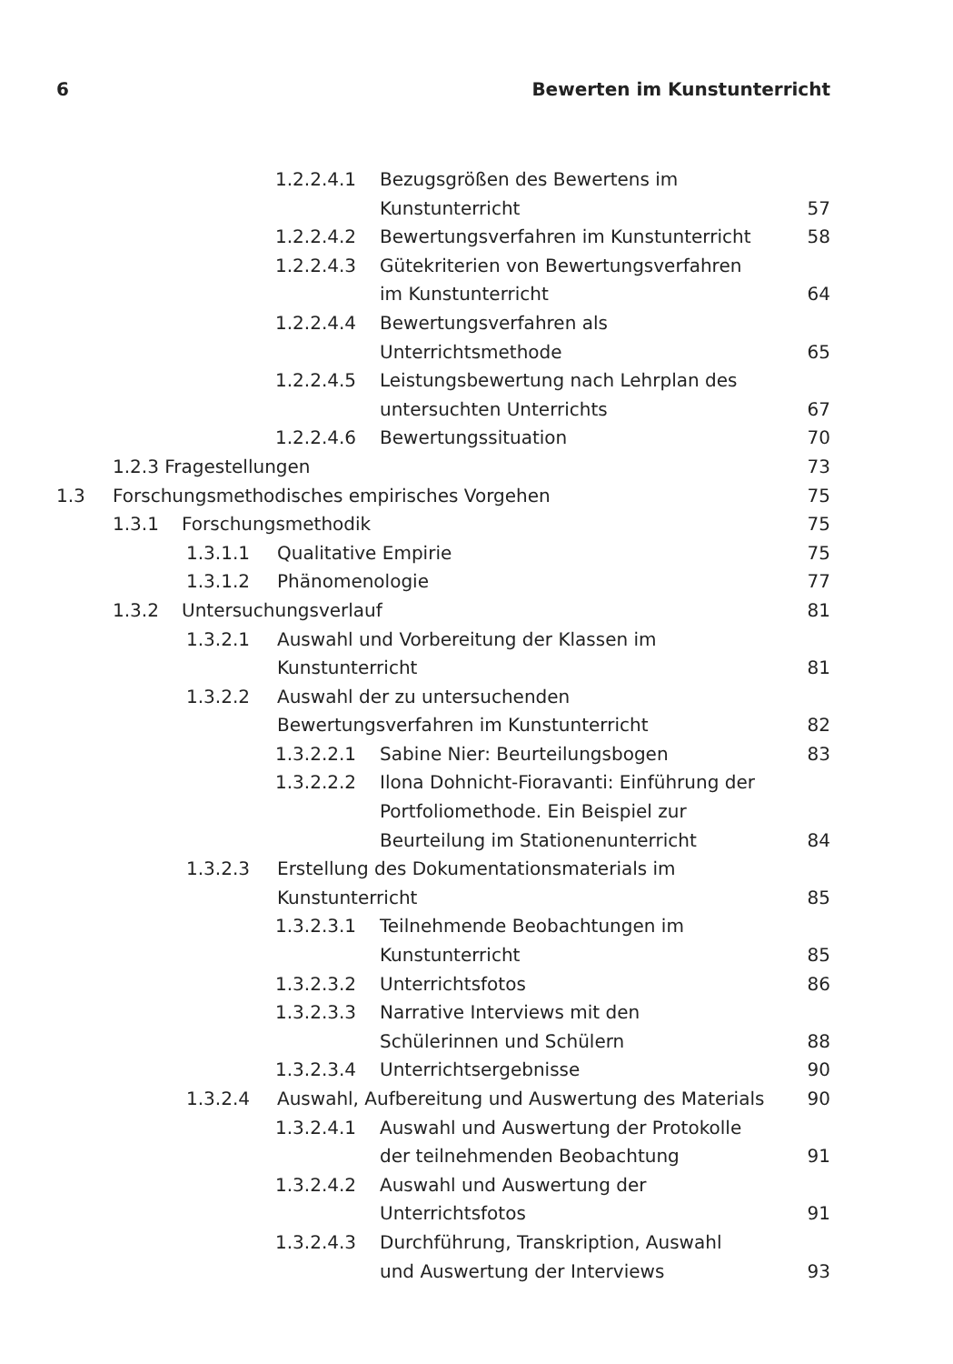6 Bewerten im Kunstunterricht
1.2.2.4.1 Bezugsgrößen des Bewertens im
Kunstunterricht 57
1.2.2.4.2 Bewertungsverfahren im Kunstunterricht 58
1.2.2.4.3 Gütekriterien von Bewertungsverfahren
im Kunstunterricht 64
1.2.2.4.4 Bewertungsverfahren als Unterrichtsmethode 65
1.2.2.4.5 Leistungsbewertung nach Lehrplan des
untersuchten Unterrichts 67
1.2.2.4.6 Bewertungssituation 70
1.2.3 Fragestellungen 73
1.3 Forschungsmethodisches empirisches Vorgehen 75
1.3.1 Forschungsmethodik 75
1.3.1.1 Qualitative Empirie 75
1.3.1.2 Phänomenologie 77
1.3.2 Untersuchungsverlauf 81
1.3.2.1 Auswahl und Vorbereitung der Klassen im
Kunstunterricht 81
1.3.2.2 Auswahl der zu untersuchenden
Bewertungsverfahren im Kunstunterricht 82
1.3.2.2.1 Sabine Nier: Beurteilungsbogen 83
1.3.2.2.2 Ilona Dohnicht-Fioravanti: Einführung der
Portfoliomethode. Ein Beispiel zur
Beurteilung im Stationenunterricht 84
1.3.2.3 Erstellung des Dokumentationsmaterials im
Kunstunterricht 85
1.3.2.3.1 Teilnehmende Beobachtungen im
Kunstunterricht 85
1.3.2.3.2 Unterrichtsfotos 86
1.3.2.3.3 Narrative Interviews mit den
Schülerinnen und Schülern 88
1.3.2.3.4 Unterrichtsergebnisse 90
1.3.2.4 Auswahl, Aufbereitung und Auswertung des Materials 90
1.3.2.4.1 Auswahl und Auswertung der Protokolle
der teilnehmenden Beobachtung 91
1.3.2.4.2 Auswahl und Auswertung der
Unterrichtsfotos 91
1.3.2.4.3 Durchführung, Transkription, Auswahl
und Auswertung der Interviews 93